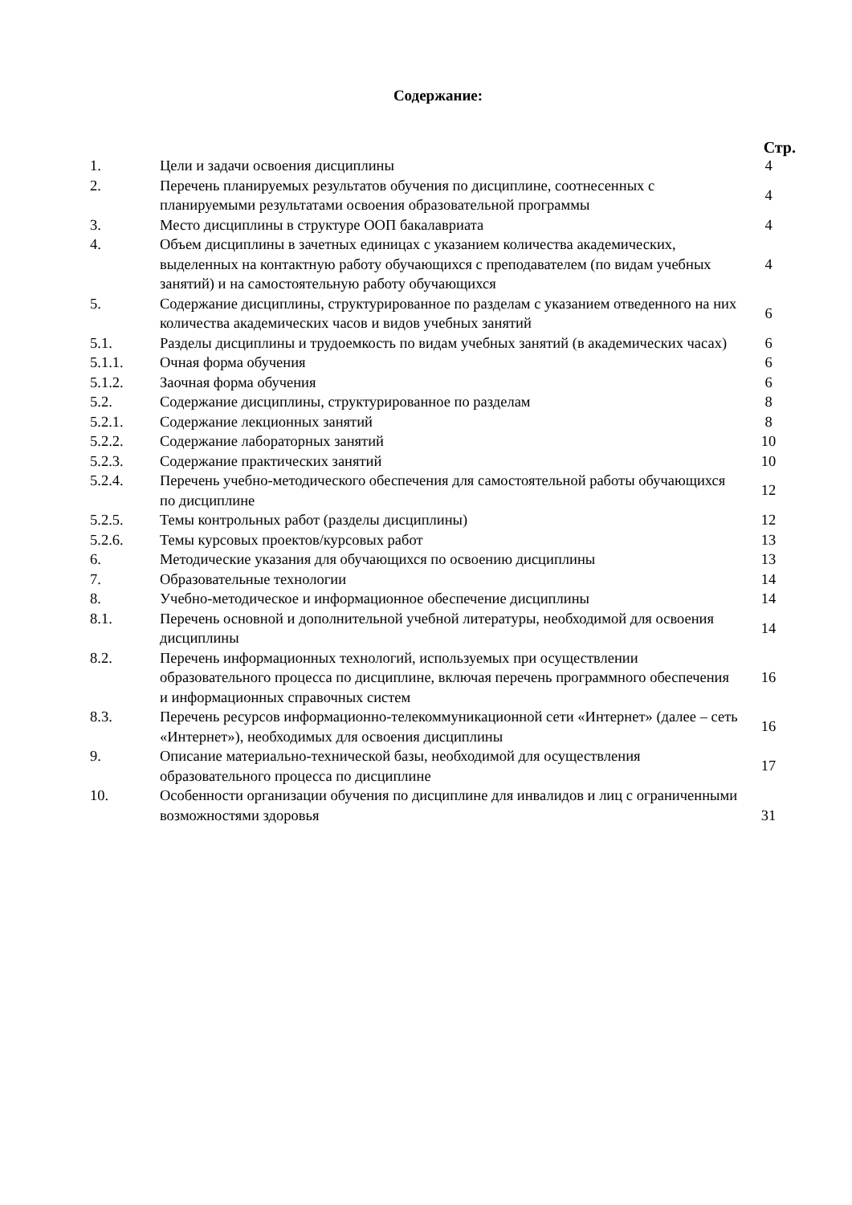Содержание:
Стр.
| 1. | Цели и задачи освоения дисциплины | 4 |
| 2. | Перечень планируемых результатов обучения по дисциплине, соотнесенных с планируемыми результатами освоения образовательной программы | 4 |
| 3. | Место дисциплины в структуре ООП бакалавриата | 4 |
| 4. | Объем дисциплины в зачетных единицах с указанием количества академических, выделенных на контактную работу обучающихся с преподавателем (по видам учебных занятий) и на самостоятельную работу обучающихся | 4 |
| 5. | Содержание дисциплины, структурированное по разделам с указанием отведенного на них количества академических часов и видов учебных занятий | 6 |
| 5.1. | Разделы дисциплины и трудоемкость по видам учебных занятий (в академических часах) | 6 |
| 5.1.1. | Очная форма обучения | 6 |
| 5.1.2. | Заочная форма обучения | 6 |
| 5.2. | Содержание дисциплины, структурированное по разделам | 8 |
| 5.2.1. | Содержание лекционных занятий | 8 |
| 5.2.2. | Содержание лабораторных занятий | 10 |
| 5.2.3. | Содержание практических занятий | 10 |
| 5.2.4. | Перечень учебно-методического обеспечения для самостоятельной работы обучающихся по дисциплине | 12 |
| 5.2.5. | Темы контрольных работ (разделы дисциплины) | 12 |
| 5.2.6. | Темы курсовых проектов/курсовых работ | 13 |
| 6. | Методические указания для обучающихся по освоению дисциплины | 13 |
| 7. | Образовательные технологии | 14 |
| 8. | Учебно-методическое и информационное обеспечение дисциплины | 14 |
| 8.1. | Перечень основной и дополнительной учебной литературы, необходимой для освоения дисциплины | 14 |
| 8.2. | Перечень информационных технологий, используемых при осуществлении образовательного процесса по дисциплине, включая перечень программного обеспечения и информационных справочных систем | 16 |
| 8.3. | Перечень ресурсов информационно-телекоммуникационной сети «Интернет» (далее – сеть «Интернет»), необходимых для освоения дисциплины | 16 |
| 9. | Описание материально-технической базы, необходимой для осуществления образовательного процесса по дисциплине | 17 |
| 10. | Особенности организации обучения по дисциплине для инвалидов и лиц с ограниченными возможностями здоровья | 31 |